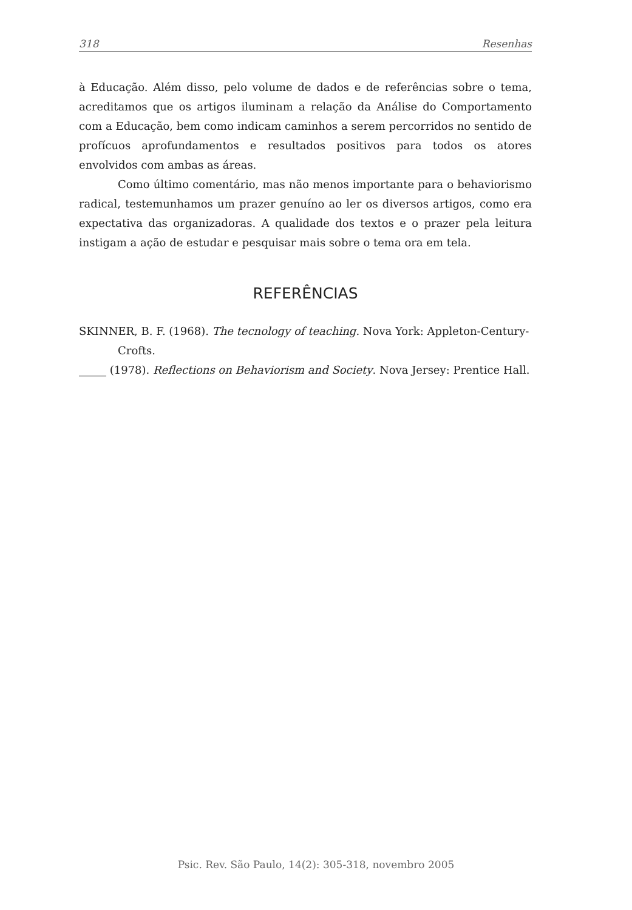318 Resenhas
à Educação. Além disso, pelo volume de dados e de referências sobre o tema, acreditamos que os artigos iluminam a relação da Análise do Comportamento com a Educação, bem como indicam caminhos a serem percorridos no sentido de profícuos aprofundamentos e resultados positivos para todos os atores envolvidos com ambas as áreas.
Como último comentário, mas não menos importante para o behaviorismo radical, testemunhamos um prazer genuíno ao ler os diversos artigos, como era expectativa das organizadoras. A qualidade dos textos e o prazer pela leitura instigam a ação de estudar e pesquisar mais sobre o tema ora em tela.
REFERÊNCIAS
SKINNER, B. F. (1968). The tecnology of teaching. Nova York: Appleton-Century-Crofts.
_____ (1978). Reflections on Behaviorism and Society. Nova Jersey: Prentice Hall.
Psic. Rev. São Paulo, 14(2): 305-318, novembro 2005